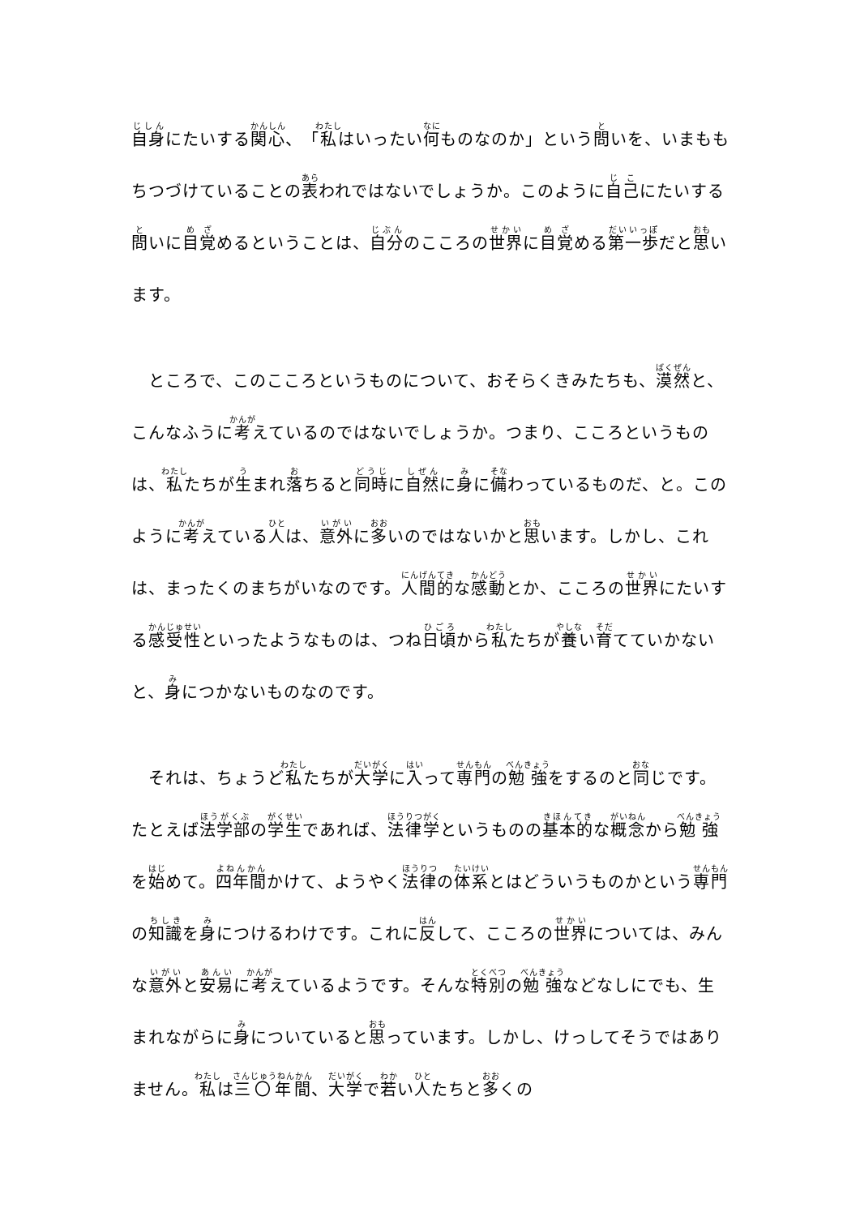自身にたいする関心、「私はいったい何ものなのか」という問いを、いまももちつづけていることの表われではないでしょうか。このように自己にたいする問いに目覚めるということは、自分のこころの世界に目覚める第一歩だと思います。
　ところで、このこころというものについて、おそらくきみたちも、漠然と、こんなふうに考えているのではないでしょうか。つまり、こころというものは、私たちが生まれ落ちると同時に自然に身に備わっているものだ、と。このように考えている人は、意外に多いのではないかと思います。しかし、これは、まったくのまちがいなのです。人間的な感動とか、こころの世界にたいする感受性といったようなものは、つね日頃から私たちが養い育てていかないと、身につかないものなのです。
　それは、ちょうど私たちが大学に入って専門の勉強をするのと同じです。たとえば法学部の学生であれば、法律学というものの基本的な概念から勉強を始めて。四年間かけて、ようやく法律の体系とはどういうものかという専門の知識を身につけるわけです。これに反して、こころの世界については、みんな意外と安易に考えているようです。そんな特別の勉強などなしにでも、生まれながらに身についていると思っています。しかし、けっしてそうではありません。私は三〇年間、大学で若い人たちと多くの